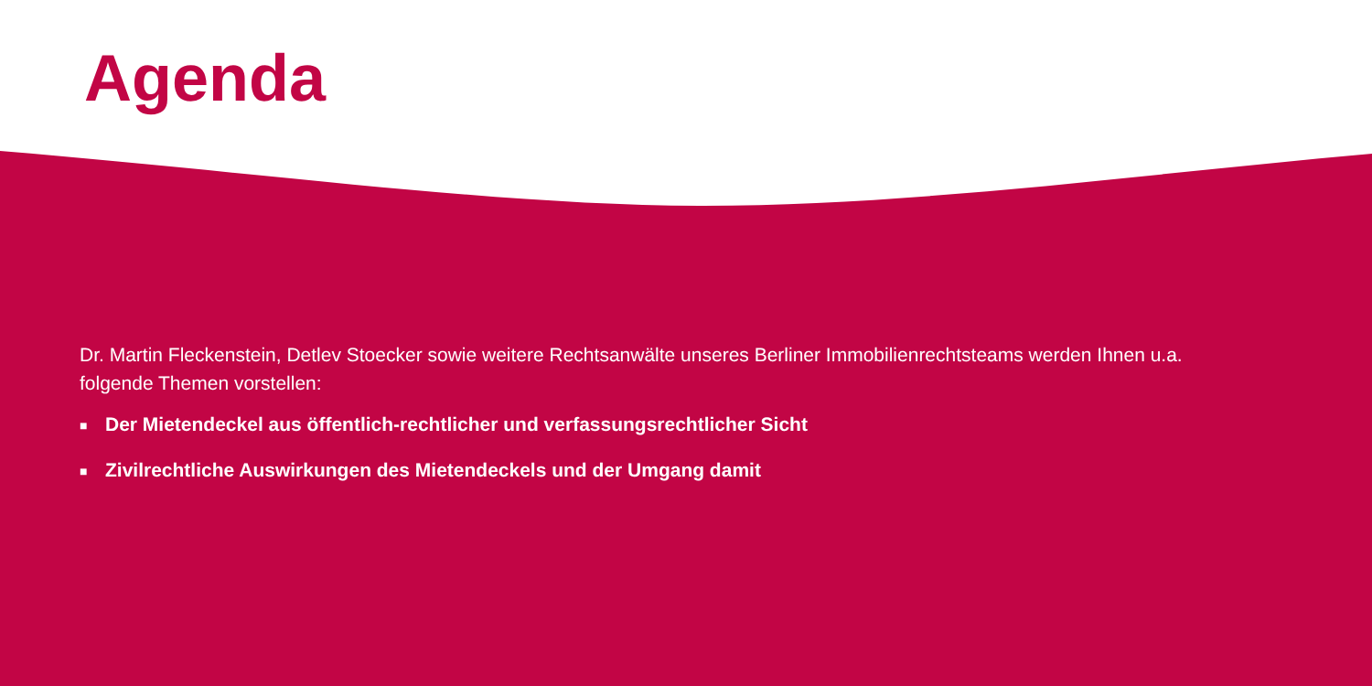Agenda
Dr. Martin Fleckenstein, Detlev Stoecker sowie weitere Rechtsanwälte unseres Berliner Immobilienrechtsteams werden Ihnen u.a. folgende Themen vorstellen:
■ Der Mietendeckel aus öffentlich-rechtlicher und verfassungsrechtlicher Sicht
■ Zivilrechtliche Auswirkungen des Mietendeckels und der Umgang damit